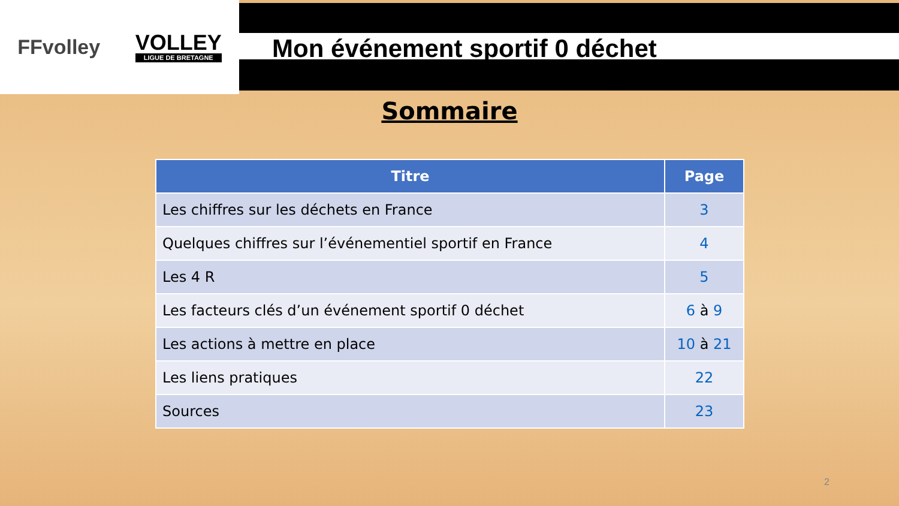FFvolley
VOLLEY
LIGUE DE BRETAGNE
Mon événement sportif 0 déchet
Sommaire
| Titre | Page |
| --- | --- |
| Les chiffres sur les déchets en France | 3 |
| Quelques chiffres sur l’événementiel sportif en France | 4 |
| Les 4 R | 5 |
| Les facteurs clés d’un événement sportif 0 déchet | 6 à 9 |
| Les actions à mettre en place | 10 à 21 |
| Les liens pratiques | 22 |
| Sources | 23 |
2